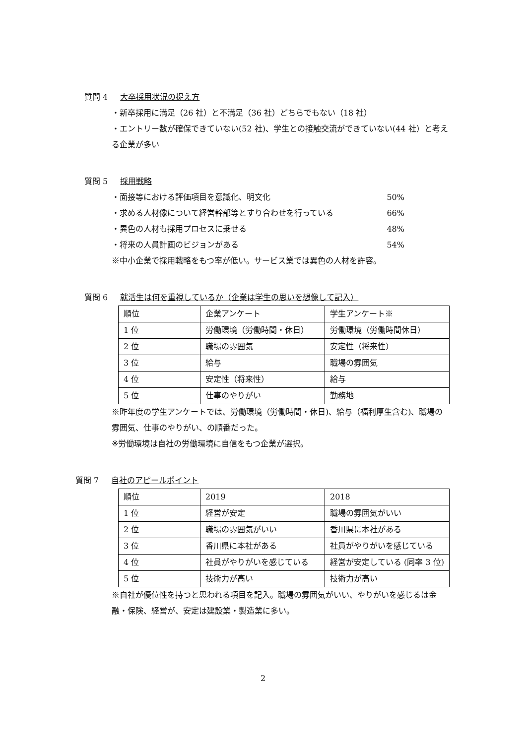質問 4 大卒採用状況の捉え方
・新卒採用に満足（26 社）と不満足（36 社）どちらでもない（18 社）
・エントリー数が確保できていない(52 社)、学生との接触交流ができていない(44 社）と考える企業が多い
質問 5 採用戦略
・面接等における評価項目を意識化、明文化 50%
・求める人材像について経営幹部等とすり合わせを行っている 66%
・異色の人材も採用プロセスに乗せる 48%
・将来の人員計画のビジョンがある 54%
※中小企業で採用戦略をもつ率が低い。サービス業では異色の人材を許容。
質問 6 就活生は何を重視しているか（企業は学生の思いを想像して記入）
| 順位 | 企業アンケート | 学生アンケート※ |
| 1 位 | 労働環境（労働時間・休日） | 労働環境（労働時間休日） |
| 2 位 | 職場の雰囲気 | 安定性（将来性） |
| 3 位 | 給与 | 職場の雰囲気 |
| 4 位 | 安定性（将来性） | 給与 |
| 5 位 | 仕事のやりがい | 勤務地 |
※昨年度の学生アンケートでは、労働環境（労働時間・休日)、給与（福利厚生含む)、職場の雰囲気、仕事のやりがい、の順番だった。
※労働環境は自社の労働環境に自信をもつ企業が選択。
質問 7 自社のアピールポイント
| 順位 | 2019 | 2018 |
| 1 位 | 経営が安定 | 職場の雰囲気がいい |
| 2 位 | 職場の雰囲気がいい | 香川県に本社がある |
| 3 位 | 香川県に本社がある | 社員がやりがいを感じている |
| 4 位 | 社員がやりがいを感じている | 経営が安定している (同率 3 位) |
| 5 位 | 技術力が高い | 技術力が高い |
※自社が優位性を持つと思われる項目を記入。職場の雰囲気がいい、やりがいを感じるは金融・保険、経営が、安定は建設業・製造業に多い。
2